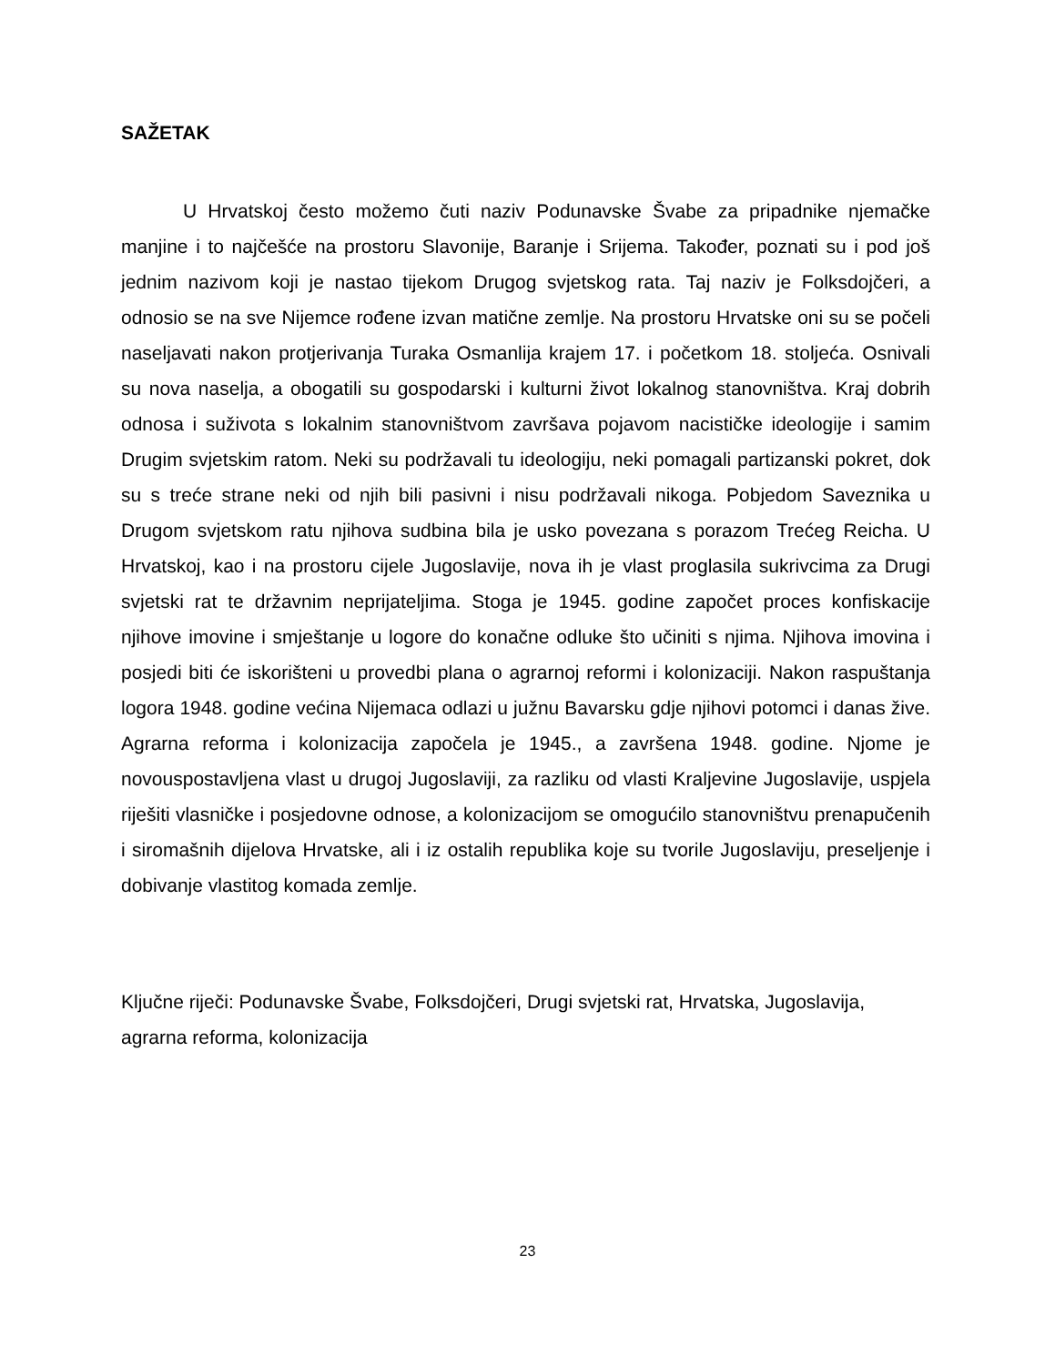SAŽETAK
U Hrvatskoj često možemo čuti naziv Podunavske Švabe za pripadnike njemačke manjine i to najčešće na prostoru Slavonije, Baranje i Srijema. Također, poznati su i pod još jednim nazivom koji je nastao tijekom Drugog svjetskog rata. Taj naziv je Folksdojčeri, a odnosio se na sve Nijemce rođene izvan matične zemlje. Na prostoru Hrvatske oni su se počeli naseljavati nakon protjerivanja Turaka Osmanlija krajem 17. i početkom 18. stoljeća. Osnivali su nova naselja, a obogatili su gospodarski i kulturni život lokalnog stanovništva. Kraj dobrih odnosa i suživota s lokalnim stanovništvom završava pojavom nacističke ideologije i samim Drugim svjetskim ratom. Neki su podržavali tu ideologiju, neki pomagali partizanski pokret, dok su s treće strane neki od njih bili pasivni i nisu podržavali nikoga. Pobjedom Saveznika u Drugom svjetskom ratu njihova sudbina bila je usko povezana s porazom Trećeg Reicha. U Hrvatskoj, kao i na prostoru cijele Jugoslavije, nova ih je vlast proglasila sukrivcima za Drugi svjetski rat te državnim neprijateljima. Stoga je 1945. godine započet proces konfiskacije njihove imovine i smještanje u logore do konačne odluke što učiniti s njima. Njihova imovina i posjedi biti će iskorišteni u provedbi plana o agrarnoj reformi i kolonizaciji. Nakon raspuštanja logora 1948. godine većina Nijemaca odlazi u južnu Bavarsku gdje njihovi potomci i danas žive. Agrarna reforma i kolonizacija započela je 1945., a završena 1948. godine. Njome je novouspostavljena vlast u drugoj Jugoslaviji, za razliku od vlasti Kraljevine Jugoslavije, uspjela riješiti vlasničke i posjedovne odnose, a kolonizacijom se omogućilo stanovništvu prenapučenih i siromašnih dijelova Hrvatske, ali i iz ostalih republika koje su tvorile Jugoslaviju, preseljenje i dobivanje vlastitog komada zemlje.
Ključne riječi: Podunavske Švabe, Folksdojčeri, Drugi svjetski rat, Hrvatska, Jugoslavija, agrarna reforma, kolonizacija
23